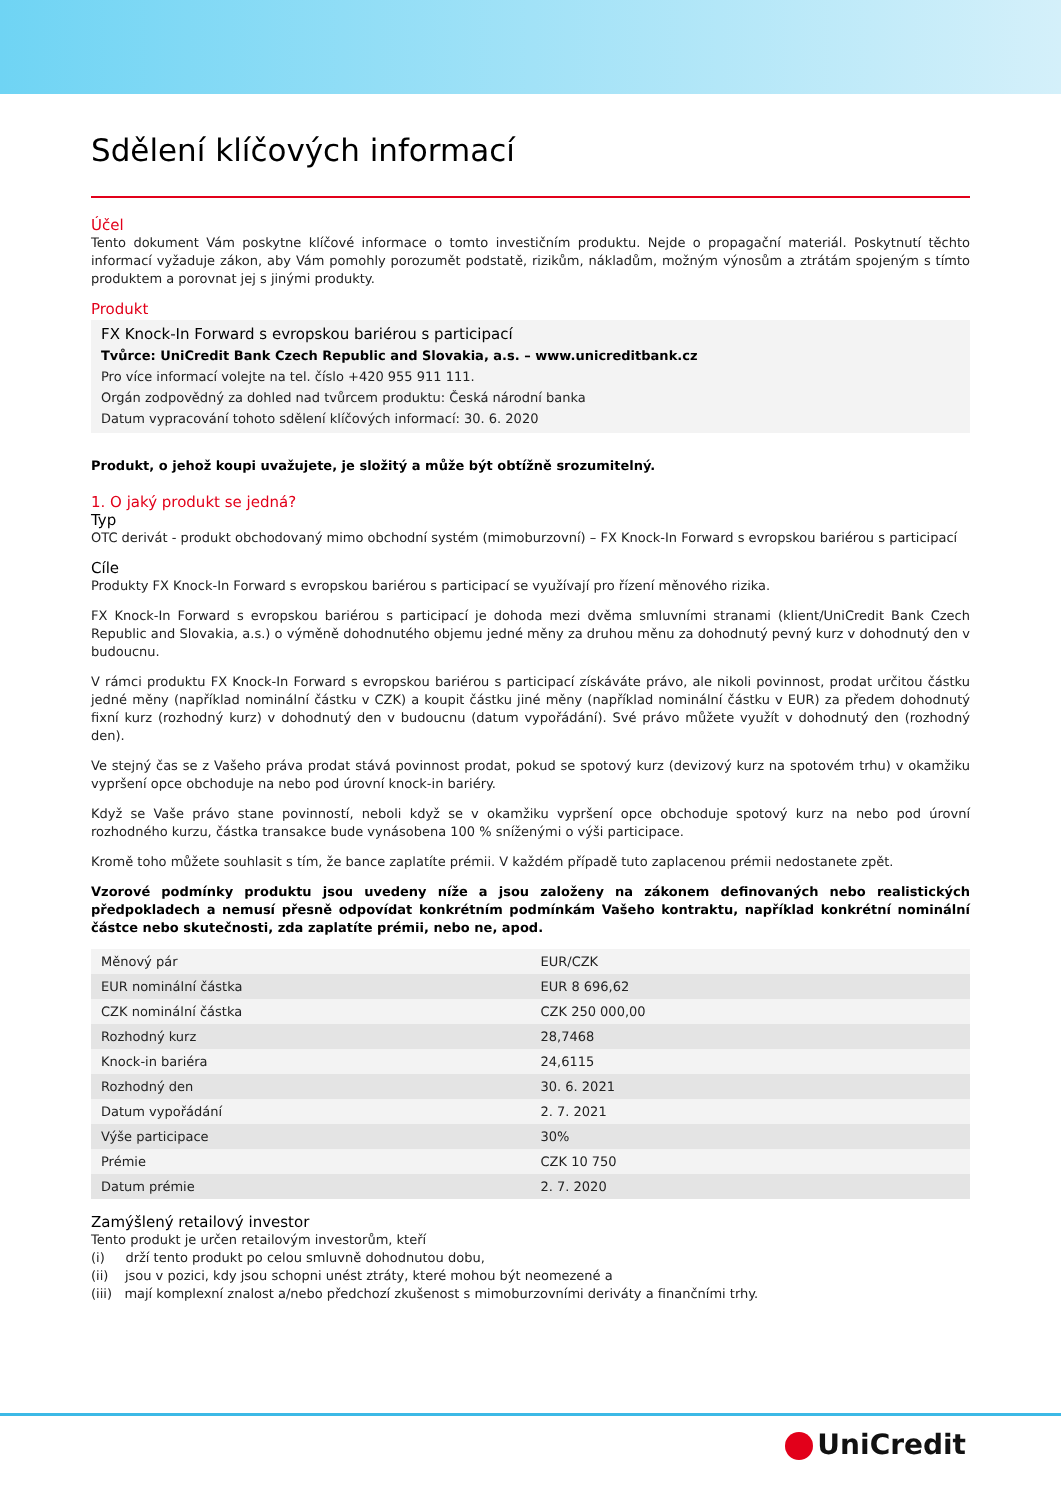Sdělení klíčových informací
Účel
Tento dokument Vám poskytne klíčové informace o tomto investičním produktu. Nejde o propagační materiál. Poskytnutí těchto informací vyžaduje zákon, aby Vám pomohly porozumět podstatě, rizikům, nákladům, možným výnosům a ztrátám spojeným s tímto produktem a porovnat jej s jinými produkty.
Produkt
FX Knock-In Forward s evropskou bariérou s participací
Tvůrce: UniCredit Bank Czech Republic and Slovakia, a.s. – www.unicreditbank.cz
Pro více informací volejte na tel. číslo +420 955 911 111.
Orgán zodpovědný za dohled nad tvůrcem produktu: Česká národní banka
Datum vypracování tohoto sdělení klíčových informací: 30. 6. 2020
Produkt, o jehož koupi uvažujete, je složitý a může být obtížně srozumitelný.
1. O jaký produkt se jedná?
Typ
OTC derivát - produkt obchodovaný mimo obchodní systém (mimoburzovní) – FX Knock-In Forward s evropskou bariérou s participací
Cíle
Produkty FX Knock-In Forward s evropskou bariérou s participací se využívají pro řízení měnového rizika.
FX Knock-In Forward s evropskou bariérou s participací je dohoda mezi dvěma smluvními stranami (klient/UniCredit Bank Czech Republic and Slovakia, a.s.) o výměně dohodnutého objemu jedné měny za druhou měnu za dohodnutý pevný kurz v dohodnutý den v budoucnu.
V rámci produktu FX Knock-In Forward s evropskou bariérou s participací získáváte právo, ale nikoli povinnost, prodat určitou částku jedné měny (například nominální částku v CZK) a koupit částku jiné měny (například nominální částku v EUR) za předem dohodnutý fixní kurz (rozhodný kurz) v dohodnutý den v budoucnu (datum vypořádání). Své právo můžete využít v dohodnutý den (rozhodný den).
Ve stejný čas se z Vašeho práva prodat stává povinnost prodat, pokud se spotový kurz (devizový kurz na spotovém trhu) v okamžiku vypršení opce obchoduje na nebo pod úrovní knock-in bariéry.
Když se Vaše právo stane povinností, neboli když se v okamžiku vypršení opce obchoduje spotový kurz na nebo pod úrovní rozhodného kurzu, částka transakce bude vynásobena 100 % sníženými o výši participace.
Kromě toho můžete souhlasit s tím, že bance zaplatíte prémii. V každém případě tuto zaplacenou prémii nedostanete zpět.
Vzorové podmínky produktu jsou uvedeny níže a jsou založeny na zákonem definovaných nebo realistických předpokladech a nemusí přesně odpovídat konkrétním podmínkám Vašeho kontraktu, například konkrétní nominální částce nebo skutečnosti, zda zaplatíte prémii, nebo ne, apod.
| Měnový pár | EUR/CZK |
| EUR nominální částka | EUR 8 696,62 |
| CZK nominální částka | CZK 250 000,00 |
| Rozhodný kurz | 28,7468 |
| Knock-in bariéra | 24,6115 |
| Rozhodný den | 30. 6. 2021 |
| Datum vypořádání | 2. 7. 2021 |
| Výše participace | 30% |
| Prémie | CZK 10 750 |
| Datum prémie | 2. 7. 2020 |
Zamýšlený retailový investor
Tento produkt je určen retailovým investorům, kteří
(i) drží tento produkt po celou smluvně dohodnutou dobu,
(ii) jsou v pozici, kdy jsou schopni unést ztráty, které mohou být neomezené a
(iii) mají komplexní znalost a/nebo předchozí zkušenost s mimoburzovními deriváty a finančními trhy.
UniCredit